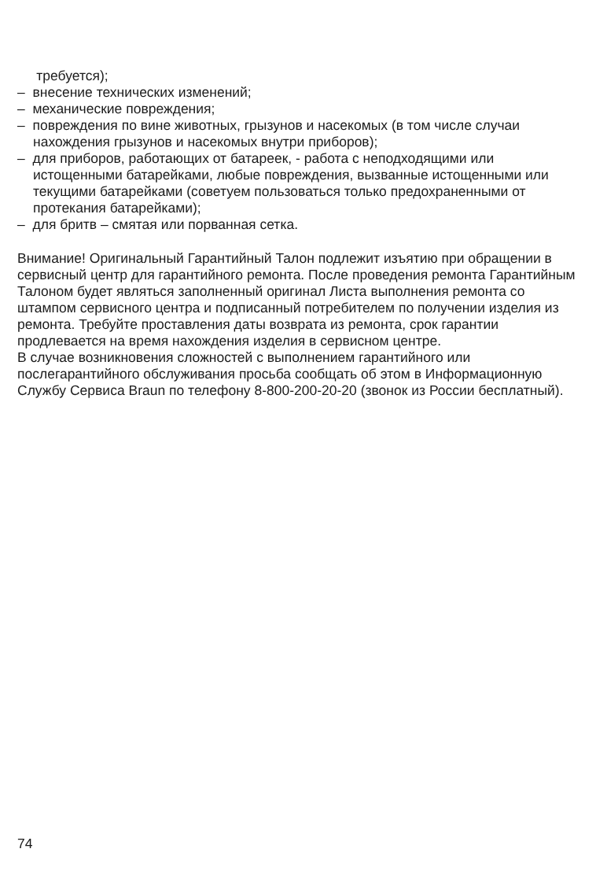требуется);
– внесение технических изменений;
– механические повреждения;
– повреждения по вине животных, грызунов и насекомых (в том числе случаи нахождения грызунов и насекомых внутри приборов);
– для приборов, работающих от батареек, - работа с неподходящими или истощенными батарейками, любые повреждения, вызванные истощенными или текущими батарейками (советуем пользоваться только предохраненными от протекания батарейками);
– для бритв – смятая или порванная сетка.
Внимание! Оригинальный Гарантийный Талон подлежит изъятию при обращении в сервисный центр для гарантийного ремонта. После проведения ремонта Гарантийным Талоном будет являться заполненный оригинал Листа выполнения ремонта со штампом сервисного центра и подписанный потребителем по получении изделия из ремонта. Требуйте проставления даты возврата из ремонта, срок гарантии продлевается на время нахождения изделия в сервисном центре.
В случае возникновения сложностей с выполнением гарантийного или послегарантийного обслуживания просьба сообщать об этом в Информационную Службу Сервиса Braun по телефону 8-800-200-20-20 (звонок из России бесплатный).
74